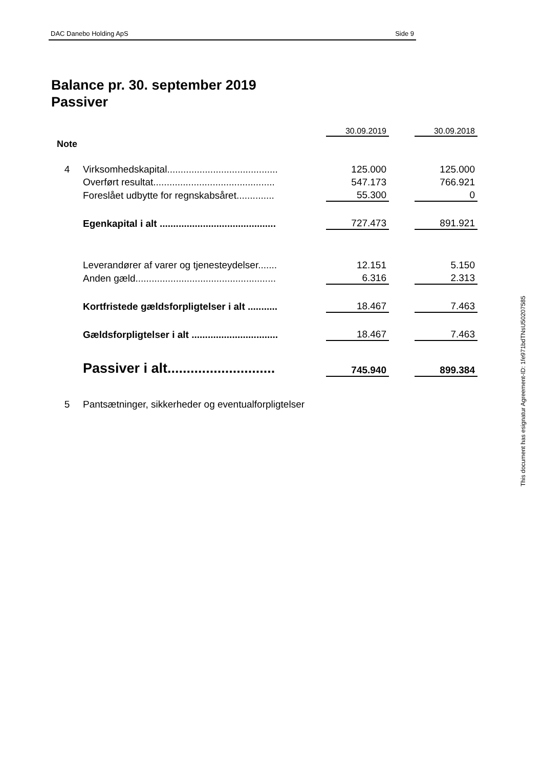DAC Danebo Holding ApS Side 9
Balance pr. 30. september 2019
Passiver
| | | 30.09.2019 | | 30.09.2018 |
| Note | | | | |
| 4 | Virksomhedskapital......................................... | 125.000 | | 125.000 |
| | Overført resultat............................................. | 547.173 | | 766.921 |
| | Foreslået udbytte for regnskabsåret.............. | 55.300 | | 0 |
| | Egenkapital i alt ........................................... | 727.473 | | 891.921 |
| | Leverandører af varer og tjenesteydelser....... | 12.151 | | 5.150 |
| | Anden gæld.................................................... | 6.316 | | 2.313 |
| | Kortfristede gældsforpligtelser i alt ........... | 18.467 | | 7.463 |
| | Gældsforpligtelser i alt ................................ | 18.467 | | 7.463 |
| | Passiver i alt............................ | 745.940 | | 899.384 |
| 5 | Pantsætninger, sikkerheder og eventualforpligtelser | | | |
This document has esignatur Agreement-ID: 1fe971bdTNsU50207585